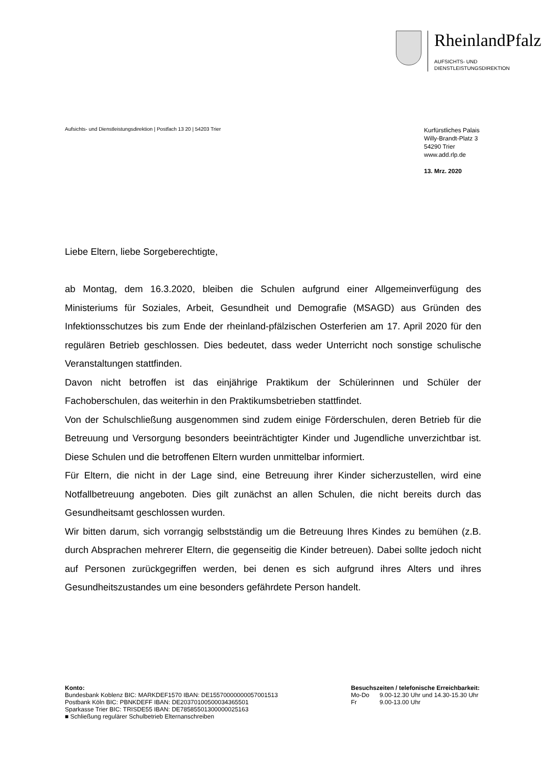RheinlandPfalz
AUFSICHTS- UND
DIENSTLEISTUNGSDIREKTION
Aufsichts- und Dienstleistungsdirektion | Postfach 13 20 | 54203 Trier
Kurfürstliches Palais
Willy-Brandt-Platz 3
54290 Trier
www.add.rlp.de
13. Mrz. 2020
Liebe Eltern, liebe Sorgeberechtigte,
ab Montag, dem 16.3.2020, bleiben die Schulen aufgrund einer Allgemeinverfügung des Ministeriums für Soziales, Arbeit, Gesundheit und Demografie (MSAGD) aus Gründen des Infektionsschutzes bis zum Ende der rheinland-pfälzischen Osterferien am 17. April 2020 für den regulären Betrieb geschlossen. Dies bedeutet, dass weder Unterricht noch sonstige schulische Veranstaltungen stattfinden.
Davon nicht betroffen ist das einjährige Praktikum der Schülerinnen und Schüler der Fachoberschulen, das weiterhin in den Praktikumsbetrieben stattfindet.
Von der Schulschließung ausgenommen sind zudem einige Förderschulen, deren Betrieb für die Betreuung und Versorgung besonders beeinträchtigter Kinder und Jugendliche unverzichtbar ist. Diese Schulen und die betroffenen Eltern wurden unmittelbar informiert.
Für Eltern, die nicht in der Lage sind, eine Betreuung ihrer Kinder sicherzustellen, wird eine Notfallbetreuung angeboten. Dies gilt zunächst an allen Schulen, die nicht bereits durch das Gesundheitsamt geschlossen wurden.
Wir bitten darum, sich vorrangig selbstständig um die Betreuung Ihres Kindes zu bemühen (z.B. durch Absprachen mehrerer Eltern, die gegenseitig die Kinder betreuen). Dabei sollte jedoch nicht auf Personen zurückgegriffen werden, bei denen es sich aufgrund ihres Alters und ihres Gesundheitszustandes um eine besonders gefährdete Person handelt.
Konto:
Bundesbank Koblenz BIC: MARKDEF1570 IBAN: DE15570000000057001513
Postbank Köln BIC: PBNKDEFF IBAN: DE20370100500034365501
Sparkasse Trier BIC: TRISDE55 IBAN: DE78585501300000025163
■ Schließung regulärer Schulbetrieb Elternanschreiben
Besuchszeiten / telefonische Erreichbarkeit:
| Mo-Do | 9.00-12.30 Uhr und 14.30-15.30 Uhr |
| Fr | 9.00-13.00 Uhr |